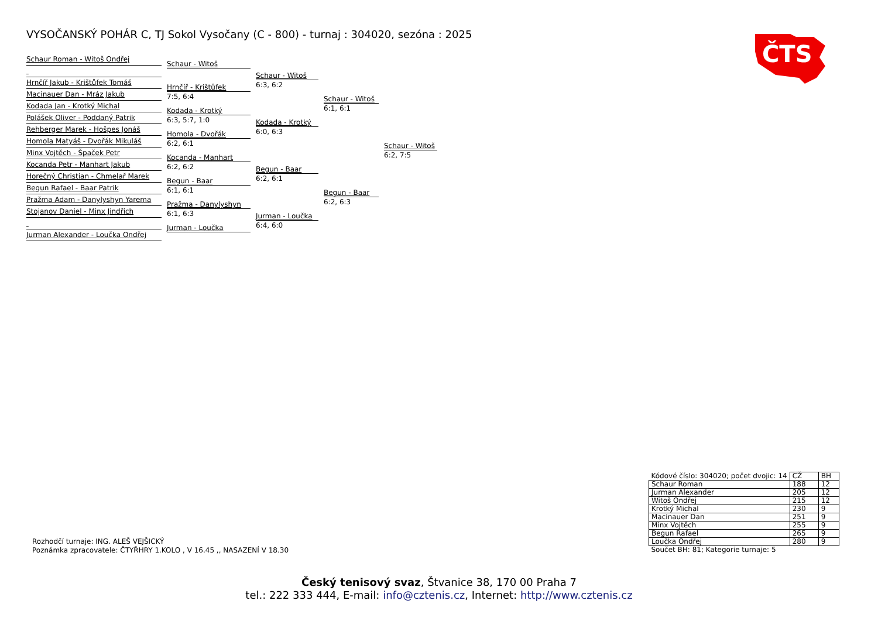VYSOČANSKÝ POHÁR C, TJ Sokol Vysočany (C - 800) - turnaj : 304020, sezóna : 2025
ČTS
Schaur Roman - Witoš Ondřej
Hrnčíř Jakub - Krištůfek Tomáš
Macinauer Dan - Mráz Jakub
Kodada Jan - Krotký Michal
Polášek Oliver - Poddaný Patrik
Rehberger Marek - Hošpes Jonáš
Homola Matyáš - Dvořák Mikuláš
Minx Vojtěch - Špaček Petr
Kocanda Petr - Manhart Jakub
Horečný Christian - Chmelař Marek
Begun Rafael - Baar Patrik
Pražma Adam - Danylyshyn Yarema
Stojanov Daniel - Minx Jindřich
Jurman Alexander - Loučka Ondřej
Schaur - Witoš
Hrnčíř - Krištůfek
7:5, 6:4
Kodada - Krotký
6:3, 5:7, 1:0
Homola - Dvořák
6:2, 6:1
Kocanda - Manhart
6:2, 6:2
Begun - Baar
6:1, 6:1
Pražma - Danylyshyn
6:1, 6:3
Jurman - Loučka
Schaur - Witoš
6:3, 6:2
Kodada - Krotký
6:0, 6:3
Begun - Baar
6:2, 6:1
Jurman - Loučka
6:4, 6:0
Schaur - Witoš
6:1, 6:1
Begun - Baar
6:2, 6:3
Schaur - Witoš
6:2, 7:5
Rozhodčí turnaje: ING. ALEŠ VEJŠICKÝ
Poznámka zpracovatele: ČTYŘHRY 1.KOLO , V 16.45 ,, NASAZENÍ V 18.30
| Kódové číslo: 304020; počet dvojic: 14 | CŽ | BH |
| Schaur Roman | 188 | 12 |
| Jurman Alexander | 205 | 12 |
| Witoš Ondřej | 215 | 12 |
| Krotký Michal | 230 | 9 |
| Macinauer Dan | 251 | 9 |
| Minx Vojtěch | 255 | 9 |
| Begun Rafael | 265 | 9 |
| Loučka Ondřej | 280 | 9 |
| Součet BH: 81; Kategorie turnaje: 5 | | |
Český tenisový svaz, Štvanice 38, 170 00 Praha 7
tel.: 222 333 444, E-mail: info@cztenis.cz, Internet: http://www.cztenis.cz